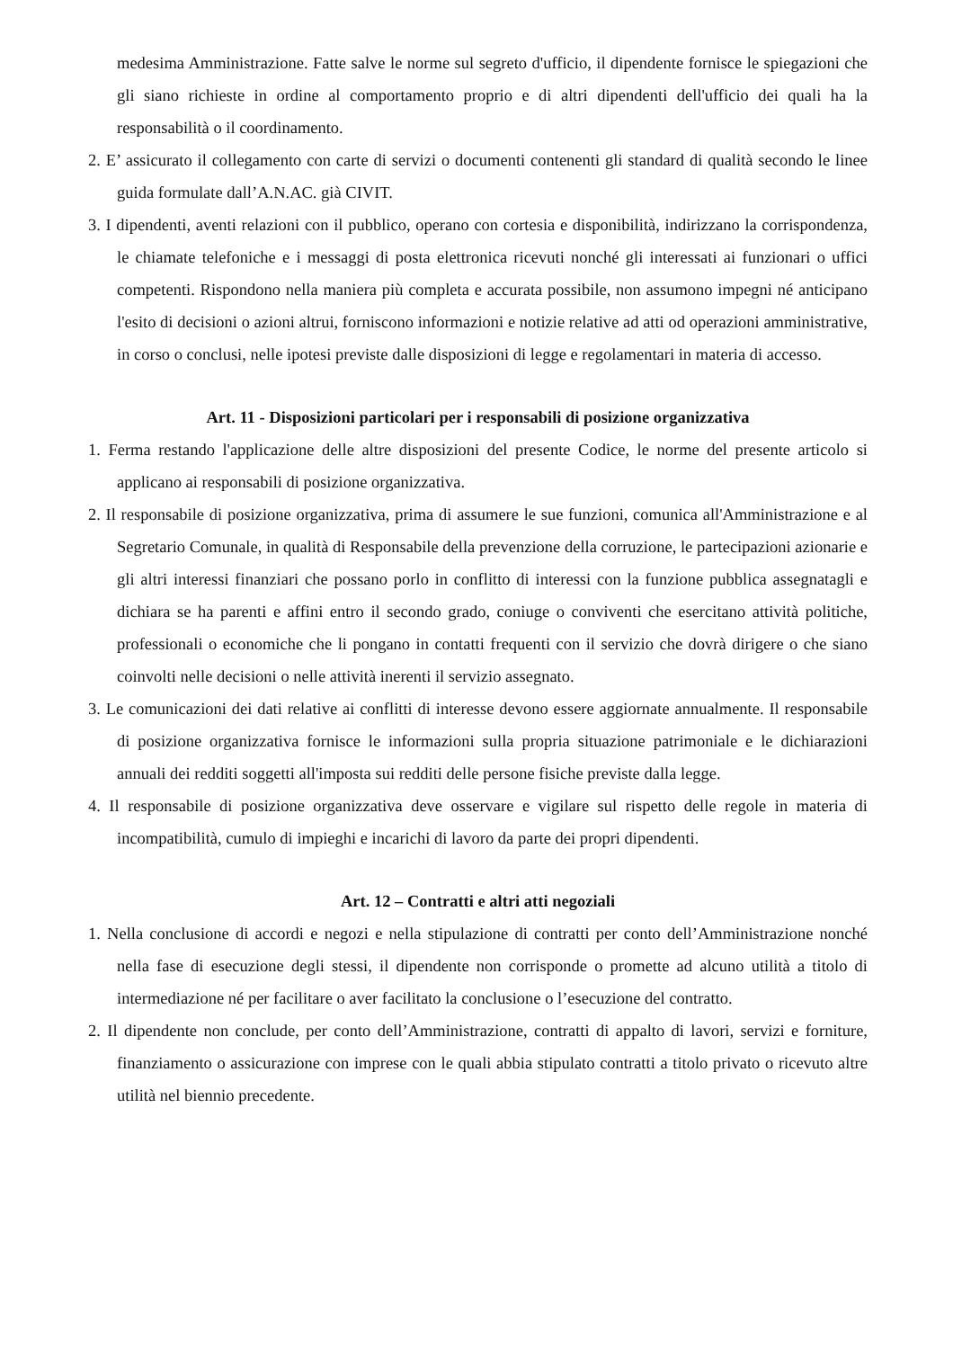medesima Amministrazione. Fatte salve le norme sul segreto d'ufficio, il dipendente fornisce le spiegazioni che gli siano richieste in ordine al comportamento proprio e di altri dipendenti dell'ufficio dei quali ha la responsabilità o il coordinamento.
2. E’ assicurato il collegamento con carte di servizi o documenti contenenti gli standard di qualità secondo le linee guida formulate dall’A.N.AC. già CIVIT.
3. I dipendenti, aventi relazioni con il pubblico, operano con cortesia e disponibilità, indirizzano la corrispondenza, le chiamate telefoniche e i messaggi di posta elettronica ricevuti nonché gli interessati ai funzionari o uffici competenti. Rispondono nella maniera più completa e accurata possibile, non assumono impegni né anticipano l'esito di decisioni o azioni altrui, forniscono informazioni e notizie relative ad atti od operazioni amministrative, in corso o conclusi, nelle ipotesi previste dalle disposizioni di legge e regolamentari in materia di accesso.
Art. 11 - Disposizioni particolari per i responsabili di posizione organizzativa
1. Ferma restando l'applicazione delle altre disposizioni del presente Codice, le norme del presente articolo si applicano ai responsabili di posizione organizzativa.
2. Il responsabile di posizione organizzativa, prima di assumere le sue funzioni, comunica all'Amministrazione e al Segretario Comunale, in qualità di Responsabile della prevenzione della corruzione, le partecipazioni azionarie e gli altri interessi finanziari che possano porlo in conflitto di interessi con la funzione pubblica assegnatagli e dichiara se ha parenti e affini entro il secondo grado, coniuge o conviventi che esercitano attività politiche, professionali o economiche che li pongano in contatti frequenti con il servizio che dovrà dirigere o che siano coinvolti nelle decisioni o nelle attività inerenti il servizio assegnato.
3. Le comunicazioni dei dati relative ai conflitti di interesse devono essere aggiornate annualmente. Il responsabile di posizione organizzativa fornisce le informazioni sulla propria situazione patrimoniale e le dichiarazioni annuali dei redditi soggetti all'imposta sui redditi delle persone fisiche previste dalla legge.
4. Il responsabile di posizione organizzativa deve osservare e vigilare sul rispetto delle regole in materia di incompatibilità, cumulo di impieghi e incarichi di lavoro da parte dei propri dipendenti.
Art. 12 – Contratti e altri atti negoziali
1. Nella conclusione di accordi e negozi e nella stipulazione di contratti per conto dell’Amministrazione nonché nella fase di esecuzione degli stessi, il dipendente non corrisponde o promette ad alcuno utilità a titolo di intermediazione né per facilitare o aver facilitato la conclusione o l’esecuzione del contratto.
2. Il dipendente non conclude, per conto dell’Amministrazione, contratti di appalto di lavori, servizi e forniture, finanziamento o assicurazione con imprese con le quali abbia stipulato contratti a titolo privato o ricevuto altre utilità nel biennio precedente.